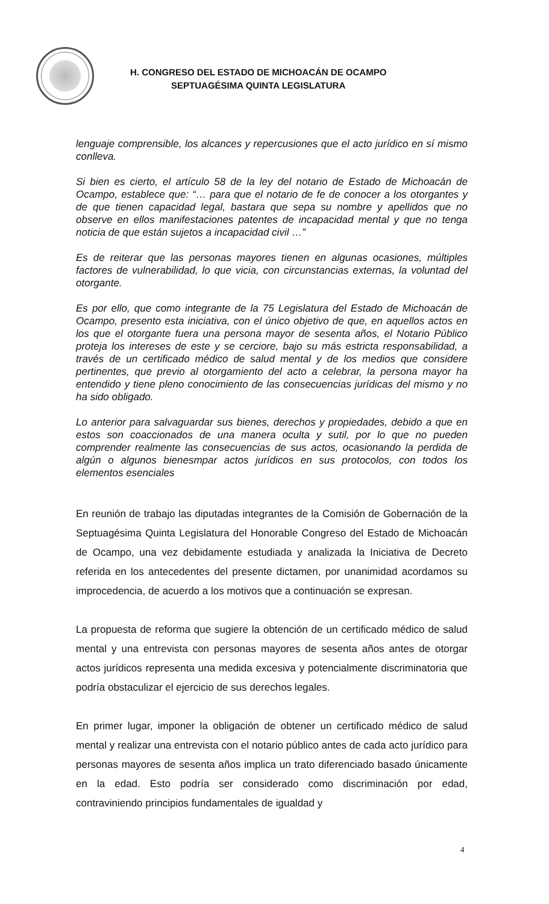H. CONGRESO DEL ESTADO DE MICHOACÁN DE OCAMPO
SEPTUAGÉSIMA QUINTA LEGISLATURA
lenguaje comprensible, los alcances y repercusiones que el acto jurídico en sí mismo conlleva.
Si bien es cierto, el artículo 58 de la ley del notario de Estado de Michoacán de Ocampo, establece que: “… para que el notario de fe de conocer a los otorgantes y de que tienen capacidad legal, bastara que sepa su nombre y apellidos que no observe en ellos manifestaciones patentes de incapacidad mental y que no tenga noticia de que están sujetos a incapacidad civil …”
Es de reiterar que las personas mayores tienen en algunas ocasiones, múltiples factores de vulnerabilidad, lo que vicia, con circunstancias externas, la voluntad del otorgante.
Es por ello, que como integrante de la 75 Legislatura del Estado de Michoacán de Ocampo, presento esta iniciativa, con el único objetivo de que, en aquellos actos en los que el otorgante fuera una persona mayor de sesenta años, el Notario Público proteja los intereses de este y se cerciore, bajo su más estricta responsabilidad, a través de un certificado médico de salud mental y de los medios que considere pertinentes, que previo al otorgamiento del acto a celebrar, la persona mayor ha entendido y tiene pleno conocimiento de las consecuencias jurídicas del mismo y no ha sido obligado.
Lo anterior para salvaguardar sus bienes, derechos y propiedades, debido a que en estos son coaccionados de una manera oculta y sutil, por lo que no pueden comprender realmente las consecuencias de sus actos, ocasionando la perdida de algún o algunos bienesmpar actos jurídicos en sus protocolos, con todos los elementos esenciales
En reunión de trabajo las diputadas integrantes de la Comisión de Gobernación de la Septuagésima Quinta Legislatura del Honorable Congreso del Estado de Michoacán de Ocampo, una vez debidamente estudiada y analizada la Iniciativa de Decreto referida en los antecedentes del presente dictamen, por unanimidad acordamos su improcedencia, de acuerdo a los motivos que a continuación se expresan.
La propuesta de reforma que sugiere la obtención de un certificado médico de salud mental y una entrevista con personas mayores de sesenta años antes de otorgar actos jurídicos representa una medida excesiva y potencialmente discriminatoria que podría obstaculizar el ejercicio de sus derechos legales.
En primer lugar, imponer la obligación de obtener un certificado médico de salud mental y realizar una entrevista con el notario público antes de cada acto jurídico para personas mayores de sesenta años implica un trato diferenciado basado únicamente en la edad. Esto podría ser considerado como discriminación por edad, contraviniendo principios fundamentales de igualdad y
4